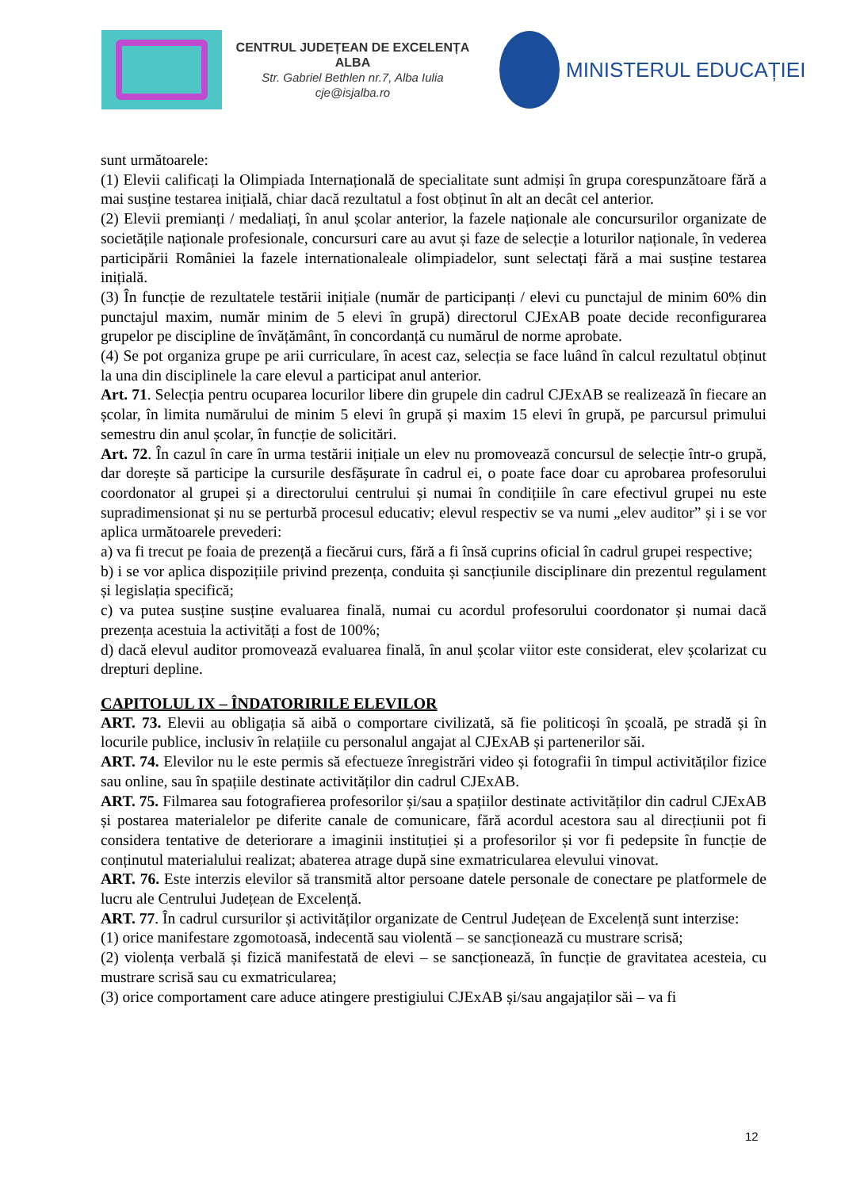CENTRUL JUDEȚEAN DE EXCELENȚA ALBA
Str. Gabriel Bethlen nr.7, Alba Iulia
cje@isjalba.ro
MINISTERUL EDUCAȚIEI
sunt următoarele:
(1) Elevii calificați la Olimpiada Internațională de specialitate sunt admiși în grupa corespunzătoare fără a mai susține testarea inițială, chiar dacă rezultatul a fost obținut în alt an decât cel anterior.
(2) Elevii premianți / medaliați, în anul școlar anterior, la fazele naționale ale concursurilor organizate de societățile naționale profesionale, concursuri care au avut și faze de selecție a loturilor naționale, în vederea participării României la fazele internationaleale olimpiadelor, sunt selectați fără a mai susține testarea inițială.
(3) În funcție de rezultatele testării inițiale (număr de participanți / elevi cu punctajul de minim 60% din punctajul maxim, număr minim de 5 elevi în grupă) directorul CJExAB poate decide reconfigurarea grupelor pe discipline de învățământ, în concordanță cu numărul de norme aprobate.
(4) Se pot organiza grupe pe arii curriculare, în acest caz, selecția se face luând în calcul rezultatul obținut la una din disciplinele la care elevul a participat anul anterior.
Art. 71. Selecția pentru ocuparea locurilor libere din grupele din cadrul CJExAB se realizează în fiecare an școlar, în limita numărului de minim 5 elevi în grupă și maxim 15 elevi în grupă, pe parcursul primului semestru din anul școlar, în funcție de solicitări.
Art. 72. În cazul în care în urma testării inițiale un elev nu promovează concursul de selecție într-o grupă, dar dorește să participe la cursurile desfășurate în cadrul ei, o poate face doar cu aprobarea profesorului coordonator al grupei și a directorului centrului și numai în condițiile în care efectivul grupei nu este supradimensionat și nu se perturbă procesul educativ; elevul respectiv se va numi „elev auditor” și i se vor aplica următoarele prevederi:
a) va fi trecut pe foaia de prezență a fiecărui curs, fără a fi însă cuprins oficial în cadrul grupei respective;
b) i se vor aplica dispozițiile privind prezența, conduita și sancțiunile disciplinare din prezentul regulament și legislația specifică;
c) va putea susține susține evaluarea finală, numai cu acordul profesorului coordonator și numai dacă prezența acestuia la activități a fost de 100%;
d) dacă elevul auditor promovează evaluarea finală, în anul școlar viitor este considerat, elev școlarizat cu drepturi depline.
CAPITOLUL IX – ÎNDATORIRILE ELEVILOR
ART. 73. Elevii au obligația să aibă o comportare civilizată, să fie politicoși în școală, pe stradă și în locurile publice, inclusiv în relațiile cu personalul angajat al CJExAB și partenerilor săi.
ART. 74. Elevilor nu le este permis să efectueze înregistrări video și fotografii în timpul activităților fizice sau online, sau în spațiile destinate activităților din cadrul CJExAB.
ART. 75. Filmarea sau fotografierea profesorilor și/sau a spațiilor destinate activităților din cadrul CJExAB și postarea materialelor pe diferite canale de comunicare, fără acordul acestora sau al direcțiunii pot fi considera tentative de deteriorare a imaginii instituției și a profesorilor și vor fi pedepsite în funcție de conținutul materialului realizat; abaterea atrage după sine exmatricularea elevului vinovat.
ART. 76. Este interzis elevilor să transmită altor persoane datele personale de conectare pe platformele de lucru ale Centrului Județean de Excelență.
ART. 77. În cadrul cursurilor și activităților organizate de Centrul Județean de Excelență sunt interzise:
(1) orice manifestare zgomotoasă, indecentă sau violentă – se sancționează cu mustrare scrisă;
(2) violența verbală și fizică manifestată de elevi – se sancționează, în funcție de gravitatea acesteia, cu mustrare scrisă sau cu exmatricularea;
(3) orice comportament care aduce atingere prestigiului CJExAB și/sau angajaților săi – va fi
12